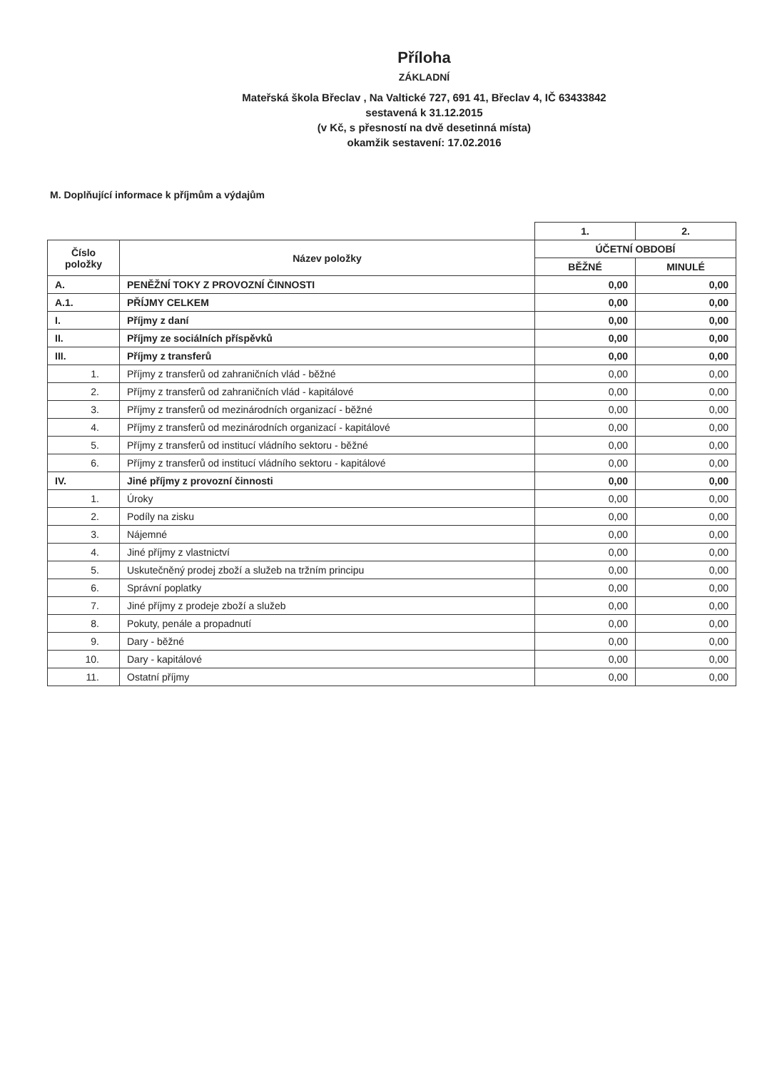Příloha
ZÁKLADNÍ
Mateřská škola Břeclav , Na Valtické 727, 691 41, Břeclav 4, IČ 63433842
sestavená k 31.12.2015
(v Kč, s přesností na dvě desetinná místa)
okamžik sestavení: 17.02.2016
M. Doplňující informace k příjmům a výdajům
| | | 1. | 2. |
| --- | --- | --- | --- |
| Číslo položky | Název položky | ÚČETNÍ OBDOBÍ | |
| | | BĚŽNÉ | MINULÉ |
| A. | PENĚŽNÍ TOKY Z PROVOZNÍ ČINNOSTI | 0,00 | 0,00 |
| A.1. | PŘÍJMY CELKEM | 0,00 | 0,00 |
| I. | Příjmy z daní | 0,00 | 0,00 |
| II. | Příjmy ze sociálních příspěvků | 0,00 | 0,00 |
| III. | Příjmy z transferů | 0,00 | 0,00 |
| 1. | Příjmy z transferů od zahraničních vlád - běžné | 0,00 | 0,00 |
| 2. | Příjmy z transferů od zahraničních vlád - kapitálové | 0,00 | 0,00 |
| 3. | Příjmy z transferů od mezinárodních organizací - běžné | 0,00 | 0,00 |
| 4. | Příjmy z transferů od mezinárodních organizací - kapitálové | 0,00 | 0,00 |
| 5. | Příjmy z transferů od institucí vládního sektoru - běžné | 0,00 | 0,00 |
| 6. | Příjmy z transferů od institucí vládního sektoru - kapitálové | 0,00 | 0,00 |
| IV. | Jiné příjmy z provozní činnosti | 0,00 | 0,00 |
| 1. | Úroky | 0,00 | 0,00 |
| 2. | Podíly na zisku | 0,00 | 0,00 |
| 3. | Nájemné | 0,00 | 0,00 |
| 4. | Jiné příjmy z vlastnictví | 0,00 | 0,00 |
| 5. | Uskutečněný prodej zboží a služeb na tržním principu | 0,00 | 0,00 |
| 6. | Správní poplatky | 0,00 | 0,00 |
| 7. | Jiné příjmy z prodeje zboží a služeb | 0,00 | 0,00 |
| 8. | Pokuty, penále a propadnutí | 0,00 | 0,00 |
| 9. | Dary - běžné | 0,00 | 0,00 |
| 10. | Dary - kapitálové | 0,00 | 0,00 |
| 11. | Ostatní příjmy | 0,00 | 0,00 |